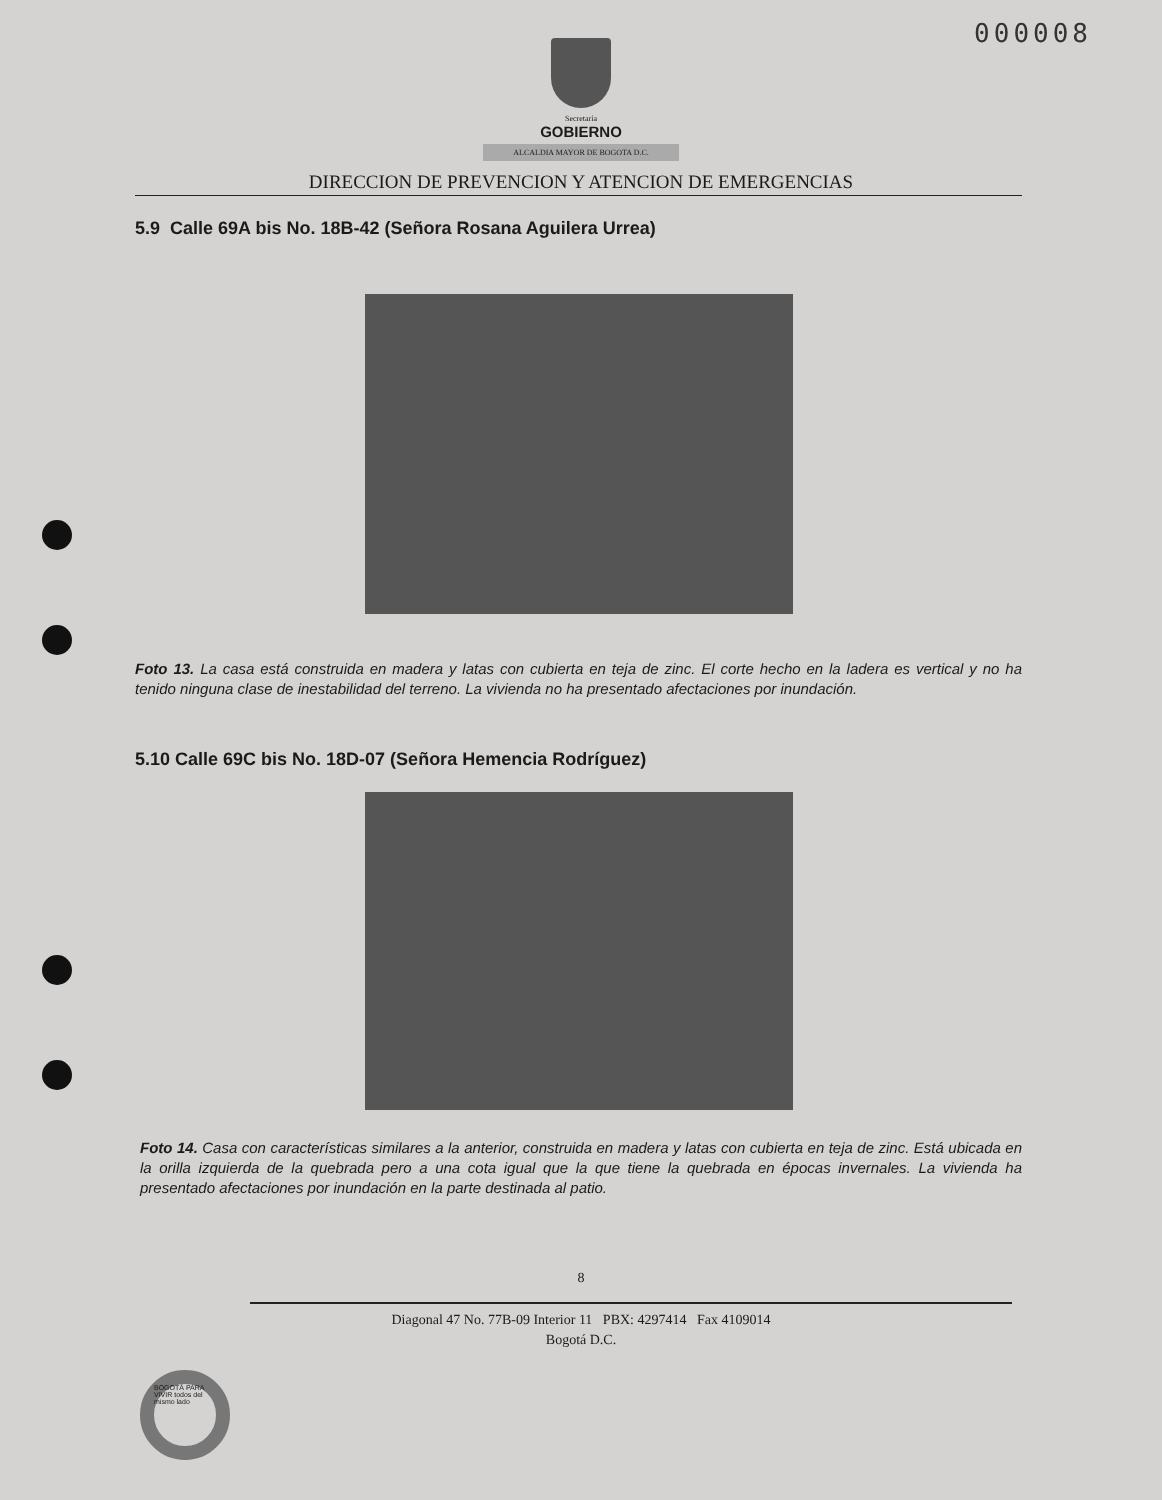000008
Secretaría
GOBIERNO
ALCALDIA MAYOR DE BOGOTA D.C.
DIRECCION DE PREVENCION Y ATENCION DE EMERGENCIAS
5.9 Calle 69A bis No. 18B-42 (Señora Rosana Aguilera Urrea)
Foto 13. La casa está construida en madera y latas con cubierta en teja de zinc. El corte hecho en la ladera es vertical y no ha tenido ninguna clase de inestabilidad del terreno. La vivienda no ha presentado afectaciones por inundación.
5.10 Calle 69C bis No. 18D-07 (Señora Hemencia Rodríguez)
Foto 14. Casa con características similares a la anterior, construida en madera y latas con cubierta en teja de zinc. Está ubicada en la orilla izquierda de la quebrada pero a una cota igual que la que tiene la quebrada en épocas invernales. La vivienda ha presentado afectaciones por inundación en la parte destinada al patio.
BOGOTÁ PARA VIVIR todos del mismo lado
8
Diagonal 47 No. 77B-09 Interior 11 PBX: 4297414 Fax 4109014
Bogotá D.C.